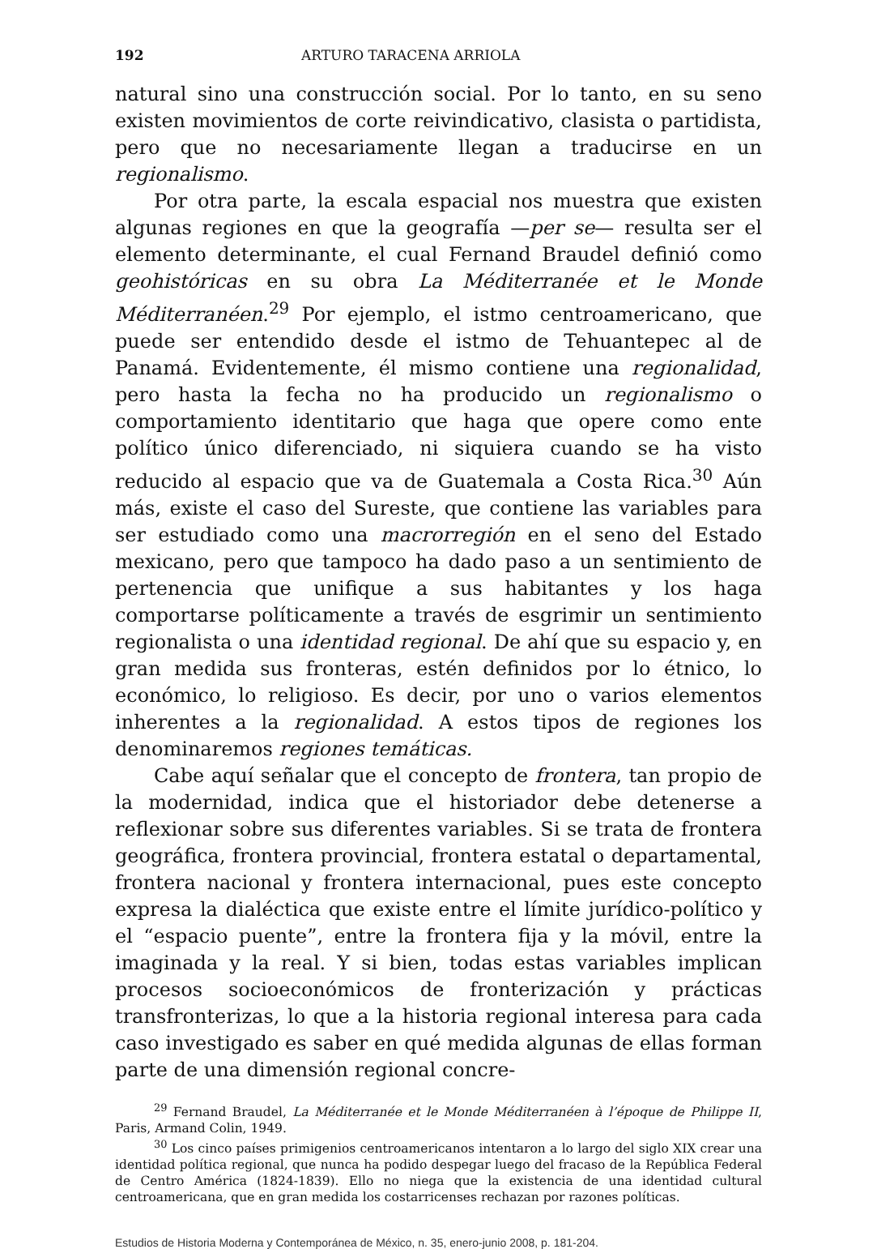192 ARTURO TARACENA ARRIOLA
natural sino una construcción social. Por lo tanto, en su seno existen movimientos de corte reivindicativo, clasista o partidista, pero que no necesariamente llegan a traducirse en un regionalismo.
Por otra parte, la escala espacial nos muestra que existen algunas regiones en que la geografía —per se— resulta ser el elemento determinante, el cual Fernand Braudel definió como geohistóricas en su obra La Méditerranée et le Monde Méditerranéen.<sup>29</sup> Por ejemplo, el istmo centroamericano, que puede ser entendido desde el istmo de Tehuantepec al de Panamá. Evidentemente, él mismo contiene una regionalidad, pero hasta la fecha no ha producido un regionalismo o comportamiento identitario que haga que opere como ente político único diferenciado, ni siquiera cuando se ha visto reducido al espacio que va de Guatemala a Costa Rica.<sup>30</sup> Aún más, existe el caso del Sureste, que contiene las variables para ser estudiado como una macrorregión en el seno del Estado mexicano, pero que tampoco ha dado paso a un sentimiento de pertenencia que unifique a sus habitantes y los haga comportarse políticamente a través de esgrimir un sentimiento regionalista o una identidad regional. De ahí que su espacio y, en gran medida sus fronteras, estén definidos por lo étnico, lo económico, lo religioso. Es decir, por uno o varios elementos inherentes a la regionalidad. A estos tipos de regiones los denominaremos regiones temáticas.
Cabe aquí señalar que el concepto de frontera, tan propio de la modernidad, indica que el historiador debe detenerse a reflexionar sobre sus diferentes variables. Si se trata de frontera geográfica, frontera provincial, frontera estatal o departamental, frontera nacional y frontera internacional, pues este concepto expresa la dialéctica que existe entre el límite jurídico-político y el “espacio puente”, entre la frontera fija y la móvil, entre la imaginada y la real. Y si bien, todas estas variables implican procesos socioeconómicos de fronterización y prácticas transfronterizas, lo que a la historia regional interesa para cada caso investigado es saber en qué medida algunas de ellas forman parte de una dimensión regional concre-
<sup>29</sup> Fernand Braudel, La Méditerranée et le Monde Méditerranéen à l’époque de Philippe II, Paris, Armand Colin, 1949.
<sup>30</sup> Los cinco países primigenios centroamericanos intentaron a lo largo del siglo XIX crear una identidad política regional, que nunca ha podido despegar luego del fracaso de la República Federal de Centro América (1824-1839). Ello no niega que la existencia de una identidad cultural centroamericana, que en gran medida los costarricenses rechazan por razones políticas.
Estudios de Historia Moderna y Contemporánea de México, n. 35, enero-junio 2008, p. 181-204.